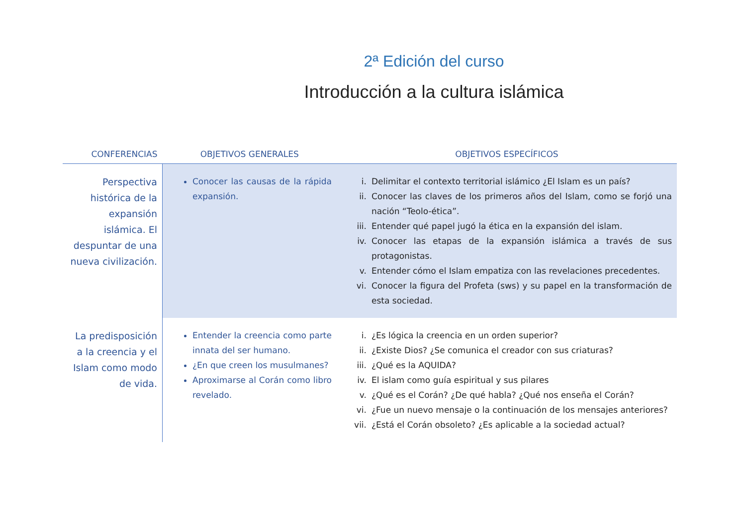2ª Edición del curso
Introducción a la cultura islámica
| CONFERENCIAS | OBJETIVOS GENERALES | OBJETIVOS ESPECÍFICOS |
| --- | --- | --- |
| Perspectiva histórica de la expansión islámica. El despuntar de una nueva civilización. | Conocer las causas de la rápida expansión. | i. Delimitar el contexto territorial islámico ¿El Islam es un país? ii. Conocer las claves de los primeros años del Islam, como se forjó una nación “Teolo-ética”. iii. Entender qué papel jugó la ética en la expansión del islam. iv. Conocer las etapas de la expansión islámica a través de sus protagonistas. v. Entender cómo el Islam empatiza con las revelaciones precedentes. vi. Conocer la figura del Profeta (sws) y su papel en la transformación de esta sociedad. |
| La predisposición a la creencia y el Islam como modo de vida. | Entender la creencia como parte innata del ser humano. ¿En que creen los musulmanes? Aproximarse al Corán como libro revelado. | i. ¿Es lógica la creencia en un orden superior? ii. ¿Existe Dios? ¿Se comunica el creador con sus criaturas? iii. ¿Qué es la AQUIDA? iv. El islam como guía espiritual y sus pilares v. ¿Qué es el Corán? ¿De qué habla? ¿Qué nos enseña el Corán? vi. ¿Fue un nuevo mensaje o la continuación de los mensajes anteriores? vii. ¿Está el Corán obsoleto? ¿Es aplicable a la sociedad actual? |